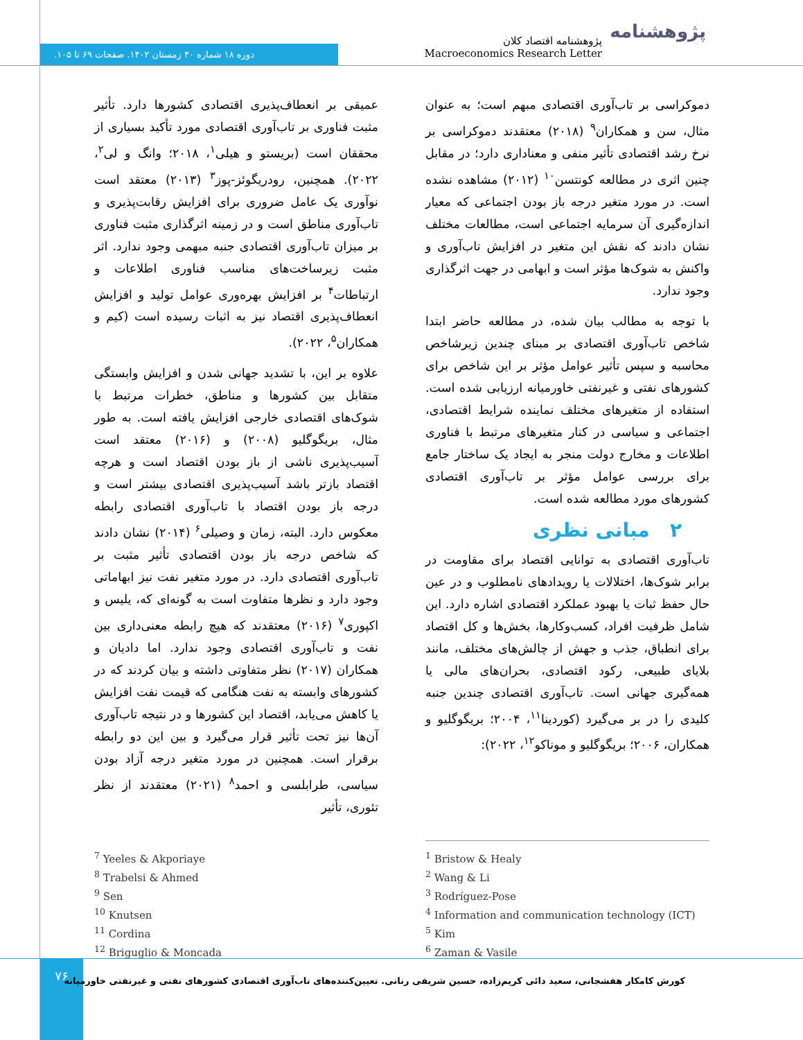دوره ۱۸ شماره ۴۰ زمستان ۱۴۰۲. صفحات ۶۹ تا ۱۰۵.
پژوهشنامه اقتصاد کلان
Macroeconomics Research Letter
پژوهشنامه
عمیقی بر انعطاف‌پذیری اقتصادی کشورها دارد. تأثیر مثبت فناوری بر تاب‌آوری اقتصادی مورد تأکید بسیاری از محققان است (بریستو و هیلی<sup>۱</sup>، ۲۰۱۸؛ وانگ و لی<sup>۲</sup>، ۲۰۲۲). همچنین، رودریگوئز-پوز<sup>۳</sup> (۲۰۱۳) معتقد است نوآوری یک عامل ضروری برای افزایش رقابت‌پذیری و تاب‌آوری مناطق است و در زمینه اثرگذاری مثبت فناوری بر میزان تاب‌آوری اقتصادی جنبه مبهمی وجود ندارد. اثر مثبت زیرساخت‌های مناسب فناوری اطلاعات و ارتباطات<sup>۴</sup> بر افزایش بهره‌وری عوامل تولید و افزایش انعطاف‌پذیری اقتصاد نیز به اثبات رسیده است (کیم و همکاران<sup>۵</sup>، ۲۰۲۲).
علاوه بر این، با تشدید جهانی شدن و افزایش وابستگی متقابل بین کشورها و مناطق، خطرات مرتبط با شوک‌های اقتصادی خارجی افزایش یافته است. به طور مثال، بریگوگلیو (۲۰۰۸) و (۲۰۱۶) معتقد است آسیب‌پذیری ناشی از باز بودن اقتصاد است و هرچه اقتصاد بازتر باشد آسیب‌پذیری اقتصادی بیشتر است و درجه باز بودن اقتصاد با تاب‌آوری اقتصادی رابطه معکوس دارد. البته، زمان و وصیلی<sup>۶</sup> (۲۰۱۴) نشان دادند که شاخص درجه باز بودن اقتصادی تأثیر مثبت بر تاب‌آوری اقتصادی دارد. در مورد متغیر نفت نیز ابهاماتی وجود دارد و نظرها متفاوت است به گونه‌ای که، یلیس و اکپوری<sup>۷</sup> (۲۰۱۶) معتقدند که هیچ رابطه معنی‌داری بین نفت و تاب‌آوری اقتصادی وجود ندارد. اما دادیان و همکاران (۲۰۱۷) نظر متفاوتی داشته و بیان کردند که در کشورهای وابسته به نفت هنگامی که قیمت نفت افزایش یا کاهش می‌یابد، اقتصاد این کشورها و در نتیجه تاب‌آوری آن‌ها نیز تحت تأثیر قرار می‌گیرد و بین این دو رابطه برقرار است. همچنین در مورد متغیر درجه آزاد بودن سیاسی، طرابلسی و احمد<sup>۸</sup> (۲۰۲۱) معتقدند از نظر تئوری، تأثیر
دموکراسی بر تاب‌آوری اقتصادی مبهم است؛ به عنوان مثال، سن و همکاران<sup>۹</sup> (۲۰۱۸) معتقدند دموکراسی بر نرخ رشد اقتصادی تأثیر منفی و معناداری دارد؛ در مقابل چنین اثری در مطالعه کونتسن<sup>۱۰</sup> (۲۰۱۲) مشاهده نشده است. در مورد متغیر درجه باز بودن اجتماعی که معیار اندازه‌گیری آن سرمایه اجتماعی است، مطالعات مختلف نشان دادند که نقش این متغیر در افزایش تاب‌آوری و واکنش به شوک‌ها مؤثر است و ابهامی در جهت اثرگذاری وجود ندارد.
با توجه به مطالب بیان شده، در مطالعه حاضر ابتدا شاخص تاب‌آوری اقتصادی بر مبنای چندین زیرشاخص محاسبه و سپس تأثیر عوامل مؤثر بر این شاخص برای کشورهای نفتی و غیرنفتی خاورمیانه ارزیابی شده است. استفاده از متغیرهای مختلف نماینده شرایط اقتصادی، اجتماعی و سیاسی در کنار متغیرهای مرتبط با فناوری اطلاعات و مخارج دولت منجر به ایجاد یک ساختار جامع برای بررسی عوامل مؤثر بر تاب‌آوری اقتصادی کشورهای مورد مطالعه شده است.
۲ مبانی نظری
تاب‌آوری اقتصادی به توانایی اقتصاد برای مقاومت در برابر شوک‌ها، اختلالات یا رویدادهای نامطلوب و در عین حال حفظ ثبات یا بهبود عملکرد اقتصادی اشاره دارد. این شامل ظرفیت افراد، کسب‌وکارها، بخش‌ها و کل اقتصاد برای انطباق، جذب و جهش از چالش‌های مختلف، مانند بلایای طبیعی، رکود اقتصادی، بحران‌های مالی یا همه‌گیری جهانی است. تاب‌آوری اقتصادی چندین جنبه کلیدی را در بر می‌گیرد (کوردینا<sup>۱۱</sup>، ۲۰۰۴؛ بریگوگلیو و همکاران، ۲۰۰۶؛ بریگوگلیو و موناکو<sup>۱۲</sup>، ۲۰۲۲):
<sup>1</sup> Bristow & Healy
<sup>2</sup> Wang & Li
<sup>3</sup> Rodríguez-Pose
<sup>4</sup> Information and communication technology (ICT)
<sup>5</sup> Kim
<sup>6</sup> Zaman & Vasile
<sup>7</sup> Yeeles & Akporiaye
<sup>8</sup> Trabelsi & Ahmed
<sup>9</sup> Sen
<sup>10</sup> Knutsen
<sup>11</sup> Cordina
<sup>12</sup> Briguglio & Moncada
۷۶
کورش کامکار هفشجانی، سعید دائی کریم‌زاده، حسین شریفی رنانی. تعیین‌کننده‌های تاب‌آوری اقتصادی کشورهای نفتی و غیرنفتی خاورمیانه